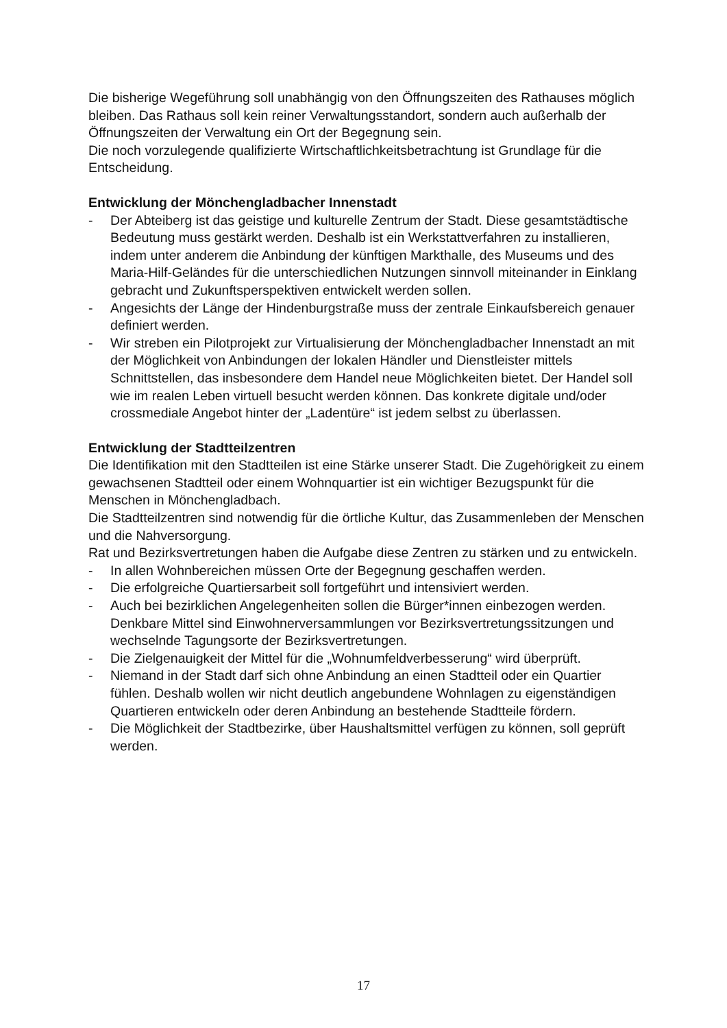Die bisherige Wegeführung soll unabhängig von den Öffnungszeiten des Rathauses möglich bleiben. Das Rathaus soll kein reiner Verwaltungsstandort, sondern auch außerhalb der Öffnungszeiten der Verwaltung ein Ort der Begegnung sein.
Die noch vorzulegende qualifizierte Wirtschaftlichkeitsbetrachtung ist Grundlage für die Entscheidung.
Entwicklung der Mönchengladbacher Innenstadt
- Der Abteiberg ist das geistige und kulturelle Zentrum der Stadt. Diese gesamtstädtische Bedeutung muss gestärkt werden. Deshalb ist ein Werkstattverfahren zu installieren, indem unter anderem die Anbindung der künftigen Markthalle, des Museums und des Maria-Hilf-Geländes für die unterschiedlichen Nutzungen sinnvoll miteinander in Einklang gebracht und Zukunftsperspektiven entwickelt werden sollen.
- Angesichts der Länge der Hindenburgstraße muss der zentrale Einkaufsbereich genauer definiert werden.
- Wir streben ein Pilotprojekt zur Virtualisierung der Mönchengladbacher Innenstadt an mit der Möglichkeit von Anbindungen der lokalen Händler und Dienstleister mittels Schnittstellen, das insbesondere dem Handel neue Möglichkeiten bietet. Der Handel soll wie im realen Leben virtuell besucht werden können. Das konkrete digitale und/oder crossmediale Angebot hinter der „Ladentüre“ ist jedem selbst zu überlassen.
Entwicklung der Stadtteilzentren
Die Identifikation mit den Stadtteilen ist eine Stärke unserer Stadt. Die Zugehörigkeit zu einem gewachsenen Stadtteil oder einem Wohnquartier ist ein wichtiger Bezugspunkt für die Menschen in Mönchengladbach.
Die Stadtteilzentren sind notwendig für die örtliche Kultur, das Zusammenleben der Menschen und die Nahversorgung.
Rat und Bezirksvertretungen haben die Aufgabe diese Zentren zu stärken und zu entwickeln.
- In allen Wohnbereichen müssen Orte der Begegnung geschaffen werden.
- Die erfolgreiche Quartiersarbeit soll fortgeführt und intensiviert werden.
- Auch bei bezirklichen Angelegenheiten sollen die Bürger*innen einbezogen werden. Denkbare Mittel sind Einwohnerversammlungen vor Bezirksvertretungssitzungen und wechselnde Tagungsorte der Bezirksvertretungen.
- Die Zielgenauigkeit der Mittel für die „Wohnumfeldverbesserung“ wird überprüft.
- Niemand in der Stadt darf sich ohne Anbindung an einen Stadtteil oder ein Quartier fühlen. Deshalb wollen wir nicht deutlich angebundene Wohnlagen zu eigenständigen Quartieren entwickeln oder deren Anbindung an bestehende Stadtteile fördern.
- Die Möglichkeit der Stadtbezirke, über Haushaltsmittel verfügen zu können, soll geprüft werden.
17